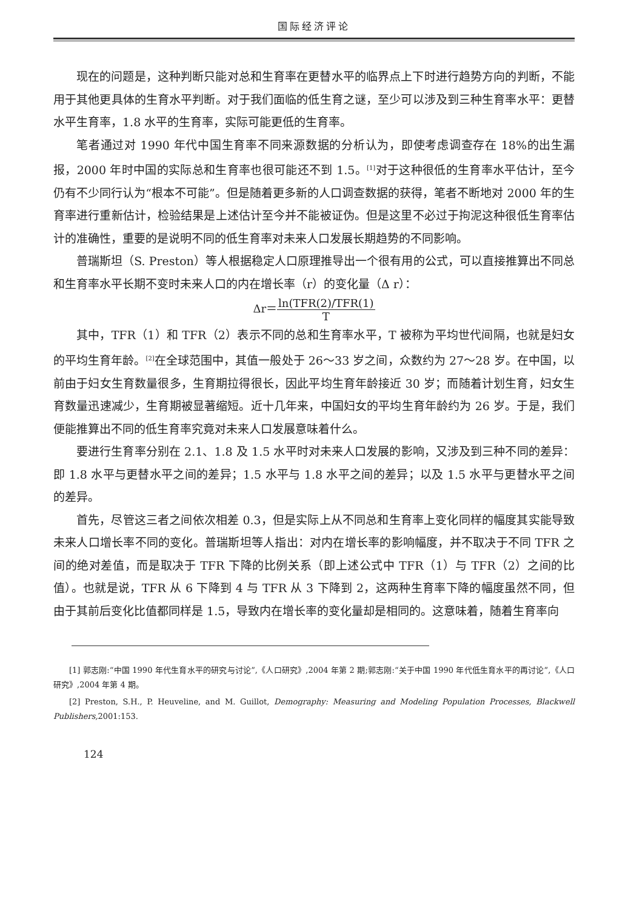国际经济评论
现在的问题是，这种判断只能对总和生育率在更替水平的临界点上下时进行趋势方向的判断，不能用于其他更具体的生育水平判断。对于我们面临的低生育之谜，至少可以涉及到三种生育率水平：更替水平生育率，1.8 水平的生育率，实际可能更低的生育率。
笔者通过对 1990 年代中国生育率不同来源数据的分析认为，即使考虑调查存在 18%的出生漏报，2000 年时中国的实际总和生育率也很可能还不到 1.5。<sup>[1]</sup>对于这种很低的生育率水平估计，至今仍有不少同行认为“根本不可能”。但是随着更多新的人口调查数据的获得，笔者不断地对 2000 年的生育率进行重新估计，检验结果是上述估计至今并不能被证伪。但是这里不必过于拘泥这种很低生育率估计的准确性，重要的是说明不同的低生育率对未来人口发展长期趋势的不同影响。
普瑞斯坦（S. Preston）等人根据稳定人口原理推导出一个很有用的公式，可以直接推算出不同总和生育率水平长期不变时未来人口的内在增长率（r）的变化量（Δ r）：
Δr＝
ln(TFR(2)/TFR(1)
T
其中，TFR（1）和 TFR（2）表示不同的总和生育率水平，T 被称为平均世代间隔，也就是妇女的平均生育年龄。<sup>[2]</sup>在全球范围中，其值一般处于 26～33 岁之间，众数约为 27～28 岁。在中国，以前由于妇女生育数量很多，生育期拉得很长，因此平均生育年龄接近 30 岁；而随着计划生育，妇女生育数量迅速减少，生育期被显著缩短。近十几年来，中国妇女的平均生育年龄约为 26 岁。于是，我们便能推算出不同的低生育率究竟对未来人口发展意味着什么。
要进行生育率分别在 2.1、1.8 及 1.5 水平时对未来人口发展的影响，又涉及到三种不同的差异：即 1.8 水平与更替水平之间的差异；1.5 水平与 1.8 水平之间的差异；以及 1.5 水平与更替水平之间的差异。
首先，尽管这三者之间依次相差 0.3，但是实际上从不同总和生育率上变化同样的幅度其实能导致未来人口增长率不同的变化。普瑞斯坦等人指出：对内在增长率的影响幅度，并不取决于不同 TFR 之间的绝对差值，而是取决于 TFR 下降的比例关系（即上述公式中 TFR（1）与 TFR（2）之间的比值）。也就是说，TFR 从 6 下降到 4 与 TFR 从 3 下降到 2，这两种生育率下降的幅度虽然不同，但由于其前后变化比值都同样是 1.5，导致内在增长率的变化量却是相同的。这意味着，随着生育率向
[1] 郭志刚:“中国 1990 年代生育水平的研究与讨论”,《人口研究》,2004 年第 2 期;郭志刚:“关于中国 1990 年代低生育水平的再讨论”,《人口研究》,2004 年第 4 期。
[2] Preston, S.H., P. Heuveline, and M. Guillot, Demography: Measuring and Modeling Population Processes, Blackwell Publishers, 2001:153.
124